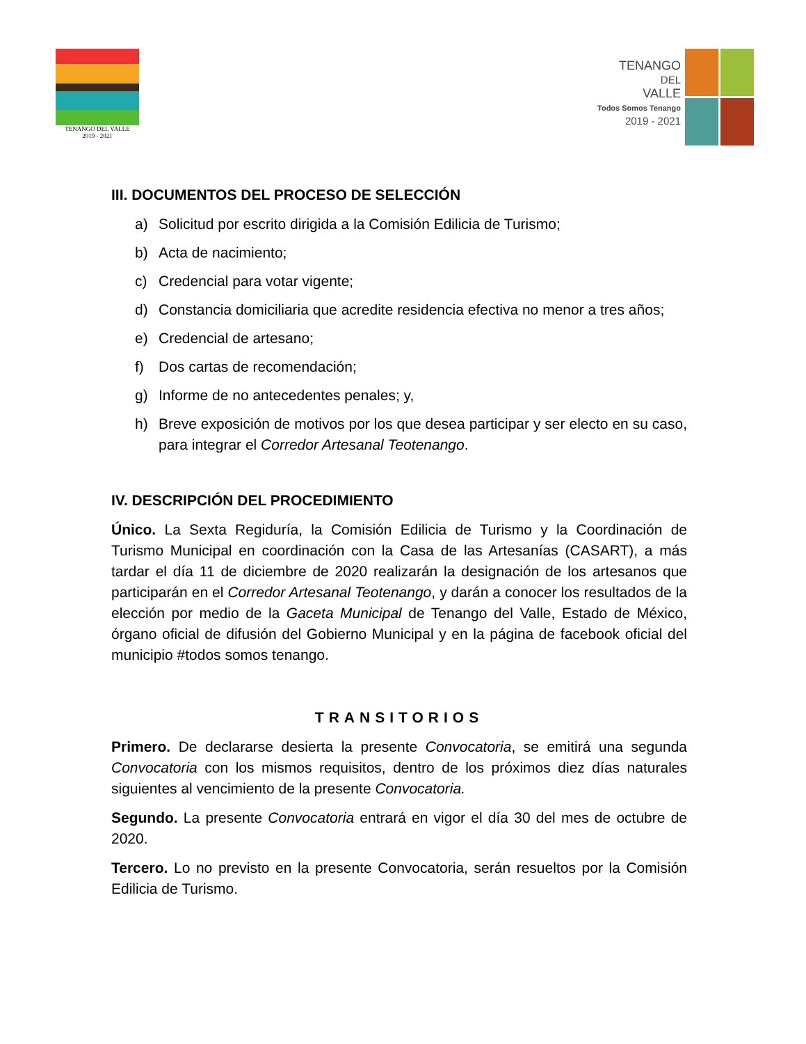TENANGO DEL VALLE
2019 - 2021
TENANGO
DEL
VALLE
Todos Somos Tenango
2019 - 2021
III. DOCUMENTOS DEL PROCESO DE SELECCIÓN
a) Solicitud por escrito dirigida a la Comisión Edilicia de Turismo;
b) Acta de nacimiento;
c) Credencial para votar vigente;
d) Constancia domiciliaria que acredite residencia efectiva no menor a tres años;
e) Credencial de artesano;
f) Dos cartas de recomendación;
g) Informe de no antecedentes penales; y,
h) Breve exposición de motivos por los que desea participar y ser electo en su caso, para integrar el Corredor Artesanal Teotenango.
IV. DESCRIPCIÓN DEL PROCEDIMIENTO
Único. La Sexta Regiduría, la Comisión Edilicia de Turismo y la Coordinación de Turismo Municipal en coordinación con la Casa de las Artesanías (CASART), a más tardar el día 11 de diciembre de 2020 realizarán la designación de los artesanos que participarán en el Corredor Artesanal Teotenango, y darán a conocer los resultados de la elección por medio de la Gaceta Municipal de Tenango del Valle, Estado de México, órgano oficial de difusión del Gobierno Municipal y en la página de facebook oficial del municipio #todos somos tenango.
TRANSITORIOS
Primero. De declararse desierta la presente Convocatoria, se emitirá una segunda Convocatoria con los mismos requisitos, dentro de los próximos diez días naturales siguientes al vencimiento de la presente Convocatoria.
Segundo. La presente Convocatoria entrará en vigor el día 30 del mes de octubre de 2020.
Tercero. Lo no previsto en la presente Convocatoria, serán resueltos por la Comisión Edilicia de Turismo.